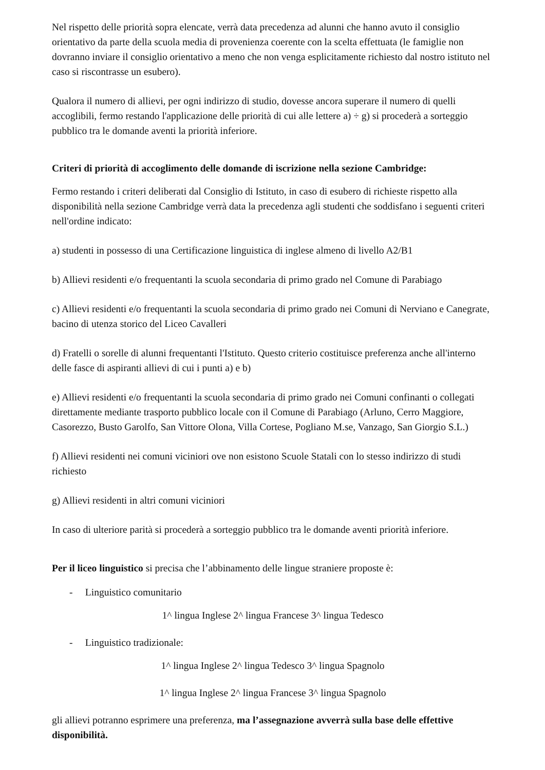Nel rispetto delle priorità sopra elencate, verrà data precedenza ad alunni che hanno avuto il consiglio orientativo da parte della scuola media di provenienza coerente con la scelta effettuata (le famiglie non dovranno inviare il consiglio orientativo a meno che non venga esplicitamente richiesto dal nostro istituto nel caso si riscontrasse un esubero).
Qualora il numero di allievi, per ogni indirizzo di studio, dovesse ancora superare il numero di quelli accoglibili, fermo restando l'applicazione delle priorità di cui alle lettere a) ÷ g) si procederà a sorteggio pubblico tra le domande aventi la priorità inferiore.
Criteri di priorità di accoglimento delle domande di iscrizione nella sezione Cambridge:
Fermo restando i criteri deliberati dal Consiglio di Istituto, in caso di esubero di richieste rispetto alla disponibilità nella sezione Cambridge verrà data la precedenza agli studenti che soddisfano i seguenti criteri nell'ordine indicato:
a) studenti in possesso di una Certificazione linguistica di inglese almeno di livello A2/B1
b) Allievi residenti e/o frequentanti la scuola secondaria di primo grado nel Comune di Parabiago
c) Allievi residenti e/o frequentanti la scuola secondaria di primo grado nei Comuni di Nerviano e Canegrate, bacino di utenza storico del Liceo Cavalleri
d) Fratelli o sorelle di alunni frequentanti l'Istituto. Questo criterio costituisce preferenza anche all'interno delle fasce di aspiranti allievi di cui i punti a) e b)
e) Allievi residenti e/o frequentanti la scuola secondaria di primo grado nei Comuni confinanti o collegati direttamente mediante trasporto pubblico locale con il Comune di Parabiago (Arluno, Cerro Maggiore, Casorezzo, Busto Garolfo, San Vittore Olona, Villa Cortese, Pogliano M.se, Vanzago, San Giorgio S.L.)
f) Allievi residenti nei comuni viciniori ove non esistono Scuole Statali con lo stesso indirizzo di studi richiesto
g) Allievi residenti in altri comuni viciniori
In caso di ulteriore parità si procederà a sorteggio pubblico tra le domande aventi priorità inferiore.
Per il liceo linguistico si precisa che l’abbinamento delle lingue straniere proposte è:
- Linguistico comunitario
1^ lingua Inglese 2^ lingua Francese 3^ lingua Tedesco
- Linguistico tradizionale:
1^ lingua Inglese 2^ lingua Tedesco 3^ lingua Spagnolo
1^ lingua Inglese 2^ lingua Francese 3^ lingua Spagnolo
gli allievi potranno esprimere una preferenza, ma l’assegnazione avverrà sulla base delle effettive disponibilità.